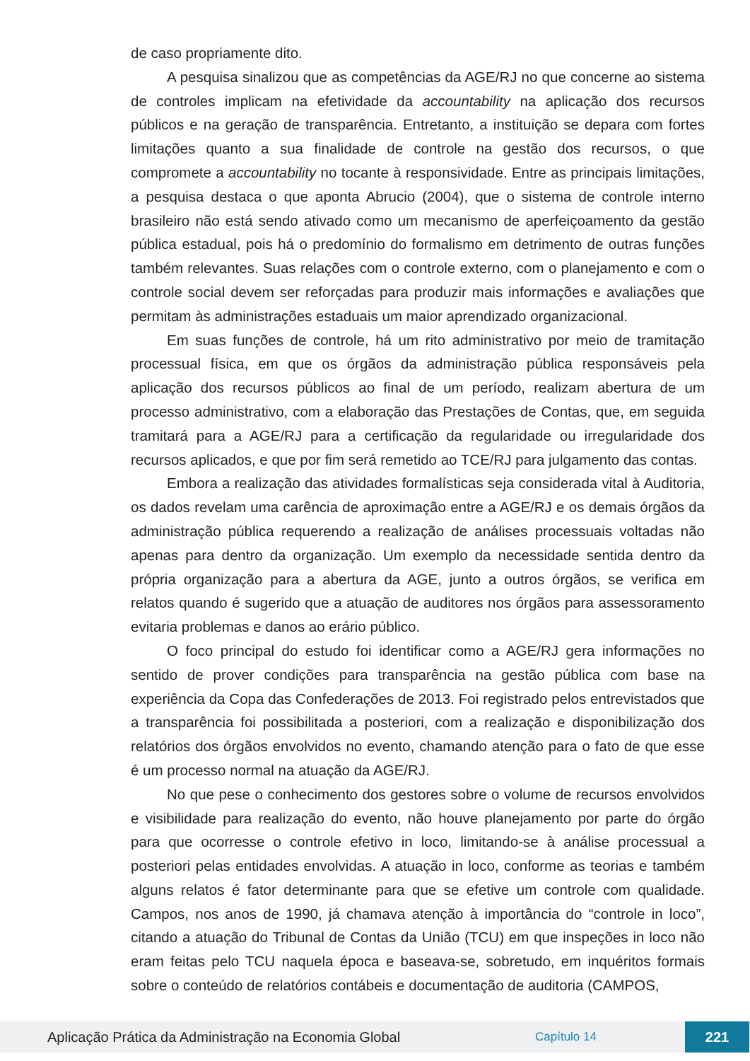de caso propriamente dito.
A pesquisa sinalizou que as competências da AGE/RJ no que concerne ao sistema de controles implicam na efetividade da accountability na aplicação dos recursos públicos e na geração de transparência. Entretanto, a instituição se depara com fortes limitações quanto a sua finalidade de controle na gestão dos recursos, o que compromete a accountability no tocante à responsividade. Entre as principais limitações, a pesquisa destaca o que aponta Abrucio (2004), que o sistema de controle interno brasileiro não está sendo ativado como um mecanismo de aperfeiçoamento da gestão pública estadual, pois há o predomínio do formalismo em detrimento de outras funções também relevantes. Suas relações com o controle externo, com o planejamento e com o controle social devem ser reforçadas para produzir mais informações e avaliações que permitam às administrações estaduais um maior aprendizado organizacional.
Em suas funções de controle, há um rito administrativo por meio de tramitação processual física, em que os órgãos da administração pública responsáveis pela aplicação dos recursos públicos ao final de um período, realizam abertura de um processo administrativo, com a elaboração das Prestações de Contas, que, em seguida tramitará para a AGE/RJ para a certificação da regularidade ou irregularidade dos recursos aplicados, e que por fim será remetido ao TCE/RJ para julgamento das contas.
Embora a realização das atividades formalísticas seja considerada vital à Auditoria, os dados revelam uma carência de aproximação entre a AGE/RJ e os demais órgãos da administração pública requerendo a realização de análises processuais voltadas não apenas para dentro da organização. Um exemplo da necessidade sentida dentro da própria organização para a abertura da AGE, junto a outros órgãos, se verifica em relatos quando é sugerido que a atuação de auditores nos órgãos para assessoramento evitaria problemas e danos ao erário público.
O foco principal do estudo foi identificar como a AGE/RJ gera informações no sentido de prover condições para transparência na gestão pública com base na experiência da Copa das Confederações de 2013. Foi registrado pelos entrevistados que a transparência foi possibilitada a posteriori, com a realização e disponibilização dos relatórios dos órgãos envolvidos no evento, chamando atenção para o fato de que esse é um processo normal na atuação da AGE/RJ.
No que pese o conhecimento dos gestores sobre o volume de recursos envolvidos e visibilidade para realização do evento, não houve planejamento por parte do órgão para que ocorresse o controle efetivo in loco, limitando-se à análise processual a posteriori pelas entidades envolvidas. A atuação in loco, conforme as teorias e também alguns relatos é fator determinante para que se efetive um controle com qualidade. Campos, nos anos de 1990, já chamava atenção à importância do “controle in loco”, citando a atuação do Tribunal de Contas da União (TCU) em que inspeções in loco não eram feitas pelo TCU naquela época e baseava-se, sobretudo, em inquéritos formais sobre o conteúdo de relatórios contábeis e documentação de auditoria (CAMPOS,
Aplicação Prática da Administração na Economia Global
Capítulo 14
221